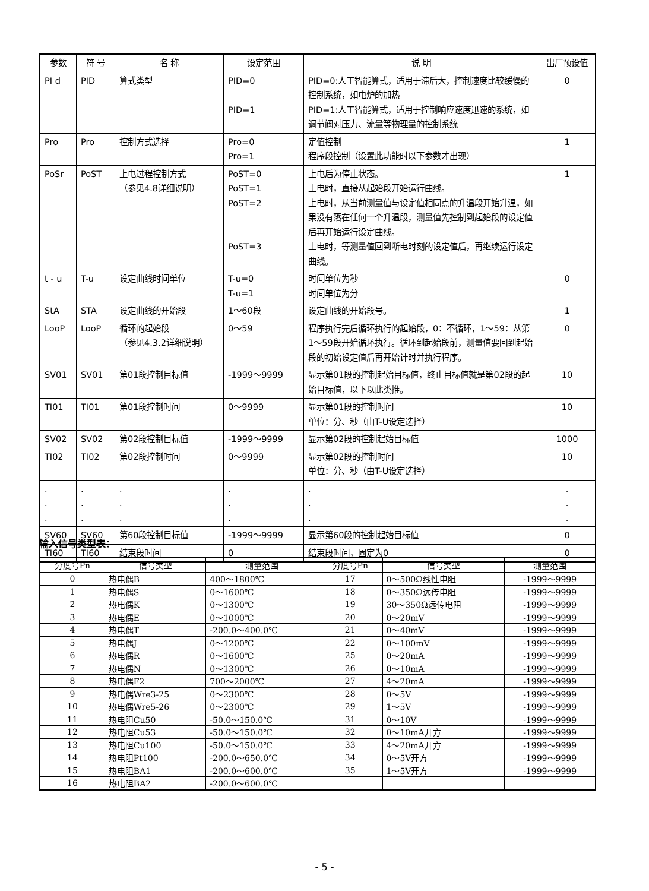| 参数 | 符 号 | 名 称 | 设定范围 | 说 明 | 出厂预设值 |
| --- | --- | --- | --- | --- | --- |
| PI d | PID | 算式类型 | PID=0 PID=1 | PID=0:人工智能算式，适用于滞后大，控制速度比较缓慢的控制系统，如电炉的加热 PID=1:人工智能算式，适用于控制响应速度迅速的系统，如调节阀对压力、流量等物理量的控制系统 | 0 |
| Pro | Pro | 控制方式选择 | Pro=0 Pro=1 | 定值控制 程序段控制（设置此功能时以下参数才出现） | 1 |
| PoSr | PoST | 上电过程控制方式 （参见4.8详细说明） | PoST=0 PoST=1 PoST=2 PoST=3 | 上电后为停止状态。 上电时，直接从起始段开始运行曲线。 上电时，从当前测量值与设定值相同点的升温段开始升温，如果没有落在任何一个升温段，测量值先控制到起始段的设定值后再开始运行设定曲线。 上电时，等测量值回到断电时刻的设定值后，再继续运行设定曲线。 | 1 |
| t - u | T-u | 设定曲线时间单位 | T-u=0 T-u=1 | 时间单位为秒 时间单位为分 | 0 |
| StA | STA | 设定曲线的开始段 | 1～60段 | 设定曲线的开始段号。 | 1 |
| LooP | LooP | 循环的起始段 （参见4.3.2详细说明） | 0～59 | 程序执行完后循环执行的起始段，0：不循环，1～59：从第1～59段开始循环执行。循环到起始段前，测量值要回到起始段的初始设定值后再开始计时并执行程序。 | 0 |
| SV01 | SV01 | 第01段控制目标值 | -1999～9999 | 显示第01段的控制起始目标值，终止目标值就是第02段的起始目标值，以下以此类推。 | 10 |
| TI01 | TI01 | 第01段控制时间 | 0～9999 | 显示第01段的控制时间 单位：分、秒（由T-U设定选择） | 10 |
| SV02 | SV02 | 第02段控制目标值 | -1999～9999 | 显示第02段的控制起始目标值 | 1000 |
| TI02 | TI02 | 第02段控制时间 | 0～9999 | 显示第02段的控制时间 单位：分、秒（由T-U设定选择） | 10 |
| . . . | . . . | . . . | . . . | . . . | . . . |
| SV60 | SV60 | 第60段控制目标值 | -1999～9999 | 显示第60段的控制起始目标值 | 0 |
| TI60 | TI60 | 结束段时间 | 0 | 结束段时间，固定为0 | 0 |
输入信号类型表：
| 分度号Pn | 信号类型 | 测量范围 | 分度号Pn | 信号类型 | 测量范围 |
| --- | --- | --- | --- | --- | --- |
| 0 | 热电偶B | 400～1800℃ | 17 | 0～500Ω线性电阻 | -1999～9999 |
| 1 | 热电偶S | 0～1600℃ | 18 | 0～350Ω远传电阻 | -1999～9999 |
| 2 | 热电偶K | 0～1300℃ | 19 | 30～350Ω远传电阻 | -1999～9999 |
| 3 | 热电偶E | 0～1000℃ | 20 | 0～20mV | -1999～9999 |
| 4 | 热电偶T | -200.0～400.0℃ | 21 | 0～40mV | -1999～9999 |
| 5 | 热电偶J | 0～1200℃ | 22 | 0～100mV | -1999～9999 |
| 6 | 热电偶R | 0～1600℃ | 25 | 0～20mA | -1999～9999 |
| 7 | 热电偶N | 0～1300℃ | 26 | 0～10mA | -1999～9999 |
| 8 | 热电偶F2 | 700～2000℃ | 27 | 4～20mA | -1999～9999 |
| 9 | 热电偶Wre3-25 | 0～2300℃ | 28 | 0～5V | -1999～9999 |
| 10 | 热电偶Wre5-26 | 0～2300℃ | 29 | 1～5V | -1999～9999 |
| 11 | 热电阻Cu50 | -50.0～150.0℃ | 31 | 0～10V | -1999～9999 |
| 12 | 热电阻Cu53 | -50.0～150.0℃ | 32 | 0～10mA开方 | -1999～9999 |
| 13 | 热电阻Cu100 | -50.0～150.0℃ | 33 | 4～20mA开方 | -1999～9999 |
| 14 | 热电阻Pt100 | -200.0～650.0℃ | 34 | 0～5V开方 | -1999～9999 |
| 15 | 热电阻BA1 | -200.0～600.0℃ | 35 | 1～5V开方 | -1999～9999 |
| 16 | 热电阻BA2 | -200.0～600.0℃ | | | |
- 5 -